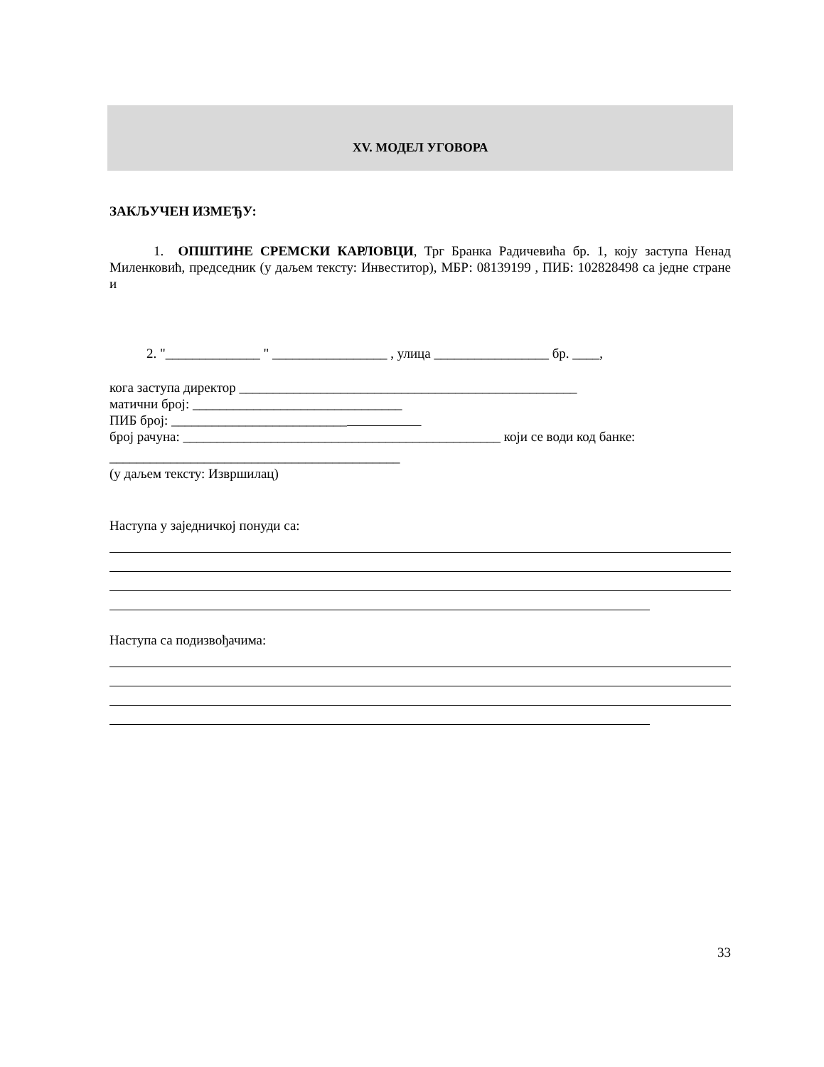XV. МОДЕЛ УГОВОРА
ЗАКЉУЧЕН ИЗМЕЂУ:
1. ОПШТИНЕ СРЕМСКИ КАРЛОВЦИ, Трг Бранка Радичевића бр. 1, коју заступа Ненад Миленковић, председник (у даљем тексту: Инвеститор), МБР: 08139199 , ПИБ: 102828498 са једне стране и
2. "______________ " _________________ , улица _________________ бр. ____,
кога заступа директор __________________________________________________
матични број: _______________________________
ПИБ број: __________________________
број рачуна: _______________________________________________ који се води код банке:
___________________________________________
(у даљем тексту: Извршилац)
Наступа у заједничкој понуди са:
Наступа са подизвођачима:
33